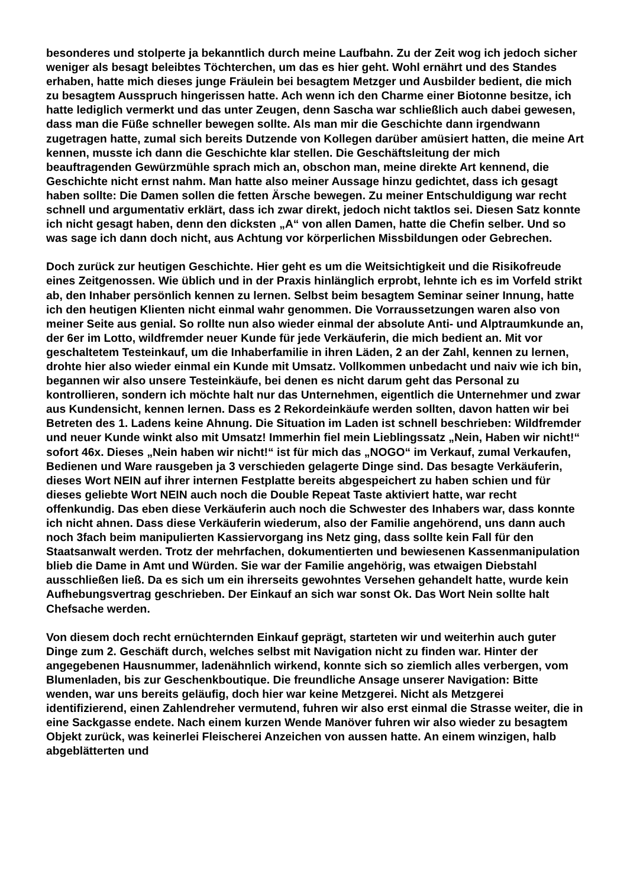besonderes und stolperte ja bekanntlich durch meine Laufbahn. Zu der Zeit wog ich jedoch sicher weniger als besagt beleibtes Töchterchen, um das es hier geht. Wohl ernährt und des Standes erhaben, hatte mich dieses junge Fräulein bei besagtem Metzger und Ausbilder bedient, die mich zu besagtem Ausspruch hingerissen hatte. Ach wenn ich den Charme einer Biotonne besitze, ich hatte lediglich vermerkt und das unter Zeugen, denn Sascha war schließlich auch dabei gewesen, dass man die Füße schneller bewegen sollte. Als man mir die Geschichte dann irgendwann zugetragen hatte, zumal sich bereits Dutzende von Kollegen darüber amüsiert hatten, die meine Art kennen, musste ich dann die Geschichte klar stellen. Die Geschäftsleitung der mich beauftragenden Gewürzmühle sprach mich an, obschon man, meine direkte Art kennend, die Geschichte nicht ernst nahm. Man hatte also meiner Aussage hinzu gedichtet, dass ich gesagt haben sollte: Die Damen sollen die fetten Ärsche bewegen. Zu meiner Entschuldigung war recht schnell und argumentativ erklärt, dass ich zwar direkt, jedoch nicht taktlos sei. Diesen Satz konnte ich nicht gesagt haben, denn den dicksten „A“ von allen Damen, hatte die Chefin selber. Und so was sage ich dann doch nicht, aus Achtung vor körperlichen Missbildungen oder Gebrechen.
Doch zurück zur heutigen Geschichte. Hier geht es um die Weitsichtigkeit und die Risikofreude eines Zeitgenossen. Wie üblich und in der Praxis hinlänglich erprobt, lehnte ich es im Vorfeld strikt ab, den Inhaber persönlich kennen zu lernen. Selbst beim besagtem Seminar seiner Innung, hatte ich den heutigen Klienten nicht einmal wahr genommen. Die Vorraussetzungen waren also von meiner Seite aus genial. So rollte nun also wieder einmal der absolute Anti- und Alptraumkunde an, der 6er im Lotto, wildfremder neuer Kunde für jede Verkäuferin, die mich bedient an. Mit vor geschaltetem Testeinkauf, um die Inhaberfamilie in ihren Läden, 2 an der Zahl, kennen zu lernen, drohte hier also wieder einmal ein Kunde mit Umsatz. Vollkommen unbedacht und naiv wie ich bin, begannen wir also unsere Testeinkäufe, bei denen es nicht darum geht das Personal zu kontrollieren, sondern ich möchte halt nur das Unternehmen, eigentlich die Unternehmer und zwar aus Kundensicht, kennen lernen. Dass es 2 Rekordeinkäufe werden sollten, davon hatten wir bei Betreten des 1. Ladens keine Ahnung. Die Situation im Laden ist schnell beschrieben: Wildfremder und neuer Kunde winkt also mit Umsatz! Immerhin fiel mein Lieblingssatz „Nein, Haben wir nicht!“ sofort 46x. Dieses „Nein haben wir nicht!“ ist für mich das „NOGO“ im Verkauf, zumal Verkaufen, Bedienen und Ware rausgeben ja 3 verschieden gelagerte Dinge sind. Das besagte Verkäuferin, dieses Wort NEIN auf ihrer internen Festplatte bereits abgespeichert zu haben schien und für dieses geliebte Wort NEIN auch noch die Double Repeat Taste aktiviert hatte, war recht offenkundig. Das eben diese Verkäuferin auch noch die Schwester des Inhabers war, dass konnte ich nicht ahnen. Dass diese Verkäuferin wiederum, also der Familie angehörend, uns dann auch noch 3fach beim manipulierten Kassiervorgang ins Netz ging, dass sollte kein Fall für den Staatsanwalt werden. Trotz der mehrfachen, dokumentierten und bewiesenen Kassenmanipulation blieb die Dame in Amt und Würden. Sie war der Familie angehörig, was etwaigen Diebstahl ausschließen ließ. Da es sich um ein ihrerseits gewohntes Versehen gehandelt hatte, wurde kein Aufhebungsvertrag geschrieben. Der Einkauf an sich war sonst Ok. Das Wort Nein sollte halt Chefsache werden.
Von diesem doch recht ernüchternden Einkauf geprägt, starteten wir und weiterhin auch guter Dinge zum 2. Geschäft durch, welches selbst mit Navigation nicht zu finden war. Hinter der angegebenen Hausnummer, ladenähnlich wirkend, konnte sich so ziemlich alles verbergen, vom Blumenladen, bis zur Geschenkboutique. Die freundliche Ansage unserer Navigation: Bitte wenden, war uns bereits geläufig, doch hier war keine Metzgerei. Nicht als Metzgerei identifizierend, einen Zahlendreher vermutend, fuhren wir also erst einmal die Strasse weiter, die in eine Sackgasse endete. Nach einem kurzen Wende Manöver fuhren wir also wieder zu besagtem Objekt zurück, was keinerlei Fleischerei Anzeichen von aussen hatte. An einem winzigen, halb abgeblätterten und